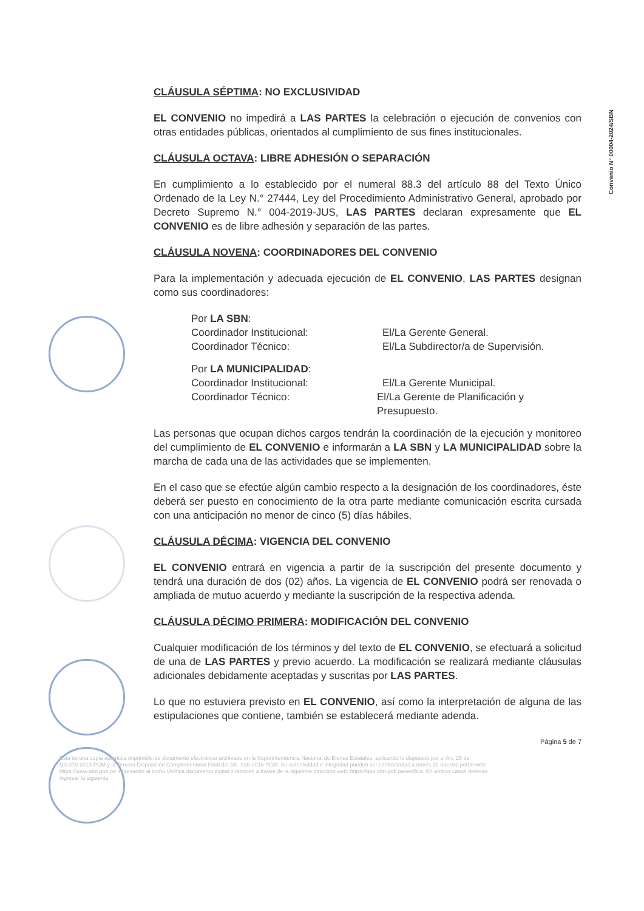Convenio N° 00004-2024/SBN
CLÁUSULA SÉPTIMA: NO EXCLUSIVIDAD
EL CONVENIO no impedirá a LAS PARTES la celebración o ejecución de convenios con otras entidades públicas, orientados al cumplimiento de sus fines institucionales.
CLÁUSULA OCTAVA: LIBRE ADHESIÓN O SEPARACIÓN
En cumplimiento a lo establecido por el numeral 88.3 del artículo 88 del Texto Único Ordenado de la Ley N.° 27444, Ley del Procedimiento Administrativo General, aprobado por Decreto Supremo N.° 004-2019-JUS, LAS PARTES declaran expresamente que EL CONVENIO es de libre adhesión y separación de las partes.
CLÁUSULA NOVENA: COORDINADORES DEL CONVENIO
Para la implementación y adecuada ejecución de EL CONVENIO, LAS PARTES designan como sus coordinadores:
Por LA SBN:
Coordinador Institucional: El/La Gerente General.
Coordinador Técnico: El/La Subdirector/a de Supervisión.
Por LA MUNICIPALIDAD:
Coordinador Institucional: El/La Gerente Municipal.
Coordinador Técnico: El/La Gerente de Planificación y Presupuesto.
Las personas que ocupan dichos cargos tendrán la coordinación de la ejecución y monitoreo del cumplimiento de EL CONVENIO e informarán a LA SBN y LA MUNICIPALIDAD sobre la marcha de cada una de las actividades que se implementen.
En el caso que se efectúe algún cambio respecto a la designación de los coordinadores, éste deberá ser puesto en conocimiento de la otra parte mediante comunicación escrita cursada con una anticipación no menor de cinco (5) días hábiles.
CLÁUSULA DÉCIMA: VIGENCIA DEL CONVENIO
EL CONVENIO entrará en vigencia a partir de la suscripción del presente documento y tendrá una duración de dos (02) años. La vigencia de EL CONVENIO podrá ser renovada o ampliada de mutuo acuerdo y mediante la suscripción de la respectiva adenda.
CLÁUSULA DÉCIMO PRIMERA: MODIFICACIÓN DEL CONVENIO
Cualquier modificación de los términos y del texto de EL CONVENIO, se efectuará a solicitud de una de LAS PARTES y previo acuerdo. La modificación se realizará mediante cláusulas adicionales debidamente aceptadas y suscritas por LAS PARTES.
Lo que no estuviera previsto en EL CONVENIO, así como la interpretación de alguna de las estipulaciones que contiene, también se establecerá mediante adenda.
Página 5 de 7
Esta es una copia auténtica imprimible de documento electrónico archivado en la Superintendencia Nacional de Bienes Estatales, aplicando lo dispuesto por el Art. 25 de DS.070-2013-PCM y la Tercera Disposición Complementaria Final del DS. 026-2016-PCM. Su autenticidad e integridad pueden ser contrastadas a través de nuestro portal web: https://www.sbn.gob.pe ingresando al ícono Verifica documento digital o también a través de la siguiente dirección web: https://app.sbn.gob.pe/verifica. En ambos casos deberás ingresar la siguiente